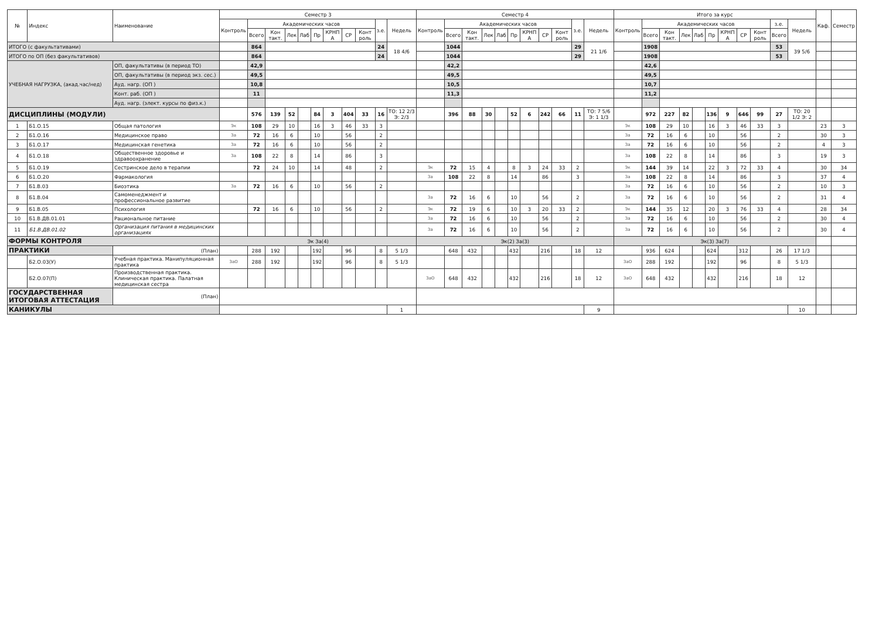| № | Индекс | Наименование | Семестр 3 | | | | | | | | | | | Семестр 4 | | | | | | | | | | | Итого за курс | | | | | | | | | | | Каф. | Семестр |
| --- | --- | --- | --- | --- | --- | --- | --- | --- | --- | --- | --- | --- | --- | --- | --- | --- | --- | --- | --- | --- | --- | --- | --- | --- | --- | --- | --- | --- | --- | --- | --- | --- | --- | --- | --- | --- | --- |
| | | | Контроль | Академических часов | | | | | | | | з.е. | Недель | Контроль | Академических часов | | | | | | | | з.е. | Недель | Контроль | Академических часов | | | | | | | | з.е. | Недель | | |
| | | | | Всего | Кон такт. | Лек | Лаб | Пр | КРНП А | СР | Конт роль | | | | Всего | Кон такт. | Лек | Лаб | Пр | КРНП А | СР | Конт роль | | | | Всего | Кон такт. | Лек | Лаб | Пр | КРНП А | СР | Конт роль | Всего | | | |
| ИТОГО (с факультативами) | | | | 864 | | | | | | | | 24 | 18 4/6 | | 1044 | | | | | | | | 29 | 21 1/6 | | 1908 | | | | | | | | 53 | 39 5/6 | | |
| ИТОГО по ОП (без факультативов) | | | | 864 | | | | | | | | 24 | | | 1044 | | | | | | | | 29 | | | 1908 | | | | | | | | 53 | | | |
| УЧЕБНАЯ НАГРУЗКА, (акад.час/нед) | | ОП, факультативы (в период ТО) | | 42,9 | | | | | | | | | | | 42,2 | | | | | | | | | | | 42,6 | | | | | | | | | | | |
| | | ОП, факультативы (в период экз. сес.) | | 49,5 | | | | | | | | | | | 49,5 | | | | | | | | | | | 49,5 | | | | | | | | | | | |
| | | Ауд. нагр. (ОП ) | | 10,8 | | | | | | | | | | | 10,5 | | | | | | | | | | | 10,7 | | | | | | | | | | | |
| | | Конт. раб. (ОП ) | | 11 | | | | | | | | | | | 11,3 | | | | | | | | | | | 11,2 | | | | | | | | | | | |
| | | Ауд. нагр. (элект. курсы по физ.к.) | | | | | | | | | | | | | | | | | | | | | | | | | | | | | | | | | | | |
| ДИСЦИПЛИНЫ (МОДУЛИ) | | | | 576 | 139 | 52 | | 84 | 3 | 404 | 33 | 16 | ТО: 12 2/3 Э: 2/3 | | 396 | 88 | 30 | | 52 | 6 | 242 | 66 | 11 | ТО: 7 5/6 Э: 1 1/3 | | 972 | 227 | 82 | | 136 | 9 | 646 | 99 | 27 | ТО: 20 1/2 Э: 2 | | |
| 1 | Б1.О.15 | Общая патология | Эк | 108 | 29 | 10 | | 16 | 3 | 46 | 33 | 3 | | | | | | | | | | | | | Эк | 108 | 29 | 10 | | 16 | 3 | 46 | 33 | 3 | | 23 | 3 |
| 2 | Б1.О.16 | Медицинское право | За | 72 | 16 | 6 | | 10 | | 56 | | 2 | | | | | | | | | | | | | За | 72 | 16 | 6 | | 10 | | 56 | | 2 | | 30 | 3 |
| 3 | Б1.О.17 | Медицинская генетика | За | 72 | 16 | 6 | | 10 | | 56 | | 2 | | | | | | | | | | | | | За | 72 | 16 | 6 | | 10 | | 56 | | 2 | | 4 | 3 |
| 4 | Б1.О.18 | Общественное здоровье и здравоохранение | За | 108 | 22 | 8 | | 14 | | 86 | | 3 | | | | | | | | | | | | | За | 108 | 22 | 8 | | 14 | | 86 | | 3 | | 19 | 3 |
| 5 | Б1.О.19 | Сестринское дело в терапии | | 72 | 24 | 10 | | 14 | | 48 | | 2 | | Эк | 72 | 15 | 4 | | 8 | 3 | 24 | 33 | 2 | | Эк | 144 | 39 | 14 | | 22 | 3 | 72 | 33 | 4 | | 30 | 34 |
| 6 | Б1.О.20 | Фармакология | | | | | | | | | | | | За | 108 | 22 | 8 | | 14 | | 86 | | 3 | | За | 108 | 22 | 8 | | 14 | | 86 | | 3 | | 37 | 4 |
| 7 | Б1.В.03 | Биоэтика | За | 72 | 16 | 6 | | 10 | | 56 | | 2 | | | | | | | | | | | | | За | 72 | 16 | 6 | | 10 | | 56 | | 2 | | 10 | 3 |
| 8 | Б1.В.04 | Самоменеджмент и профессиональное развитие | | | | | | | | | | | | За | 72 | 16 | 6 | | 10 | | 56 | | 2 | | За | 72 | 16 | 6 | | 10 | | 56 | | 2 | | 31 | 4 |
| 9 | Б1.В.05 | Психология | | 72 | 16 | 6 | | 10 | | 56 | | 2 | | Эк | 72 | 19 | 6 | | 10 | 3 | 20 | 33 | 2 | | Эк | 144 | 35 | 12 | | 20 | 3 | 76 | 33 | 4 | | 28 | 34 |
| 10 | Б1.В.ДВ.01.01 | Рациональное питание | | | | | | | | | | | | За | 72 | 16 | 6 | | 10 | | 56 | | 2 | | За | 72 | 16 | 6 | | 10 | | 56 | | 2 | | 30 | 4 |
| 11 | Б1.В.ДВ.01.02 | Организация питания в медицинских организациях | | | | | | | | | | | | За | 72 | 16 | 6 | | 10 | | 56 | | 2 | | За | 72 | 16 | 6 | | 10 | | 56 | | 2 | | 30 | 4 |
| ФОРМЫ КОНТРОЛЯ | | | Эк За(4) | | | | | | | | | | | Эк(2) За(3) | | | | | | | | | | | Эк(3) За(7) | | | | | | | | | | | | |
| ПРАКТИКИ | | (План) | | 288 | 192 | | | 192 | | 96 | | 8 | 5 1/3 | | 648 | 432 | | | 432 | | 216 | | 18 | 12 | | 936 | 624 | | | 624 | | 312 | | 26 | 17 1/3 | | |
| | Б2.О.03(У) | Учебная практика. Манипуляционная практика | ЗаО | 288 | 192 | | | 192 | | 96 | | 8 | 5 1/3 | | | | | | | | | | | | ЗаО | 288 | 192 | | | 192 | | 96 | | 8 | 5 1/3 | | |
| | Б2.О.07(П) | Производственная практика. Клиническая практика. Палатная медицинская сестра | | | | | | | | | | | | ЗаО | 648 | 432 | | | 432 | | 216 | | 18 | 12 | ЗаО | 648 | 432 | | | 432 | | 216 | | 18 | 12 | | |
| ГОСУДАРСТВЕННАЯ ИТОГОВАЯ АТТЕСТАЦИЯ | | (План) | | | | | | | | | | | | | | | | | | | | | | | | | | | | | | | | | | | |
| КАНИКУЛЫ | | | | | | | | | | | | | 1 | | | | | | | | | | | 9 | | | | | | | | | | | 10 | | |